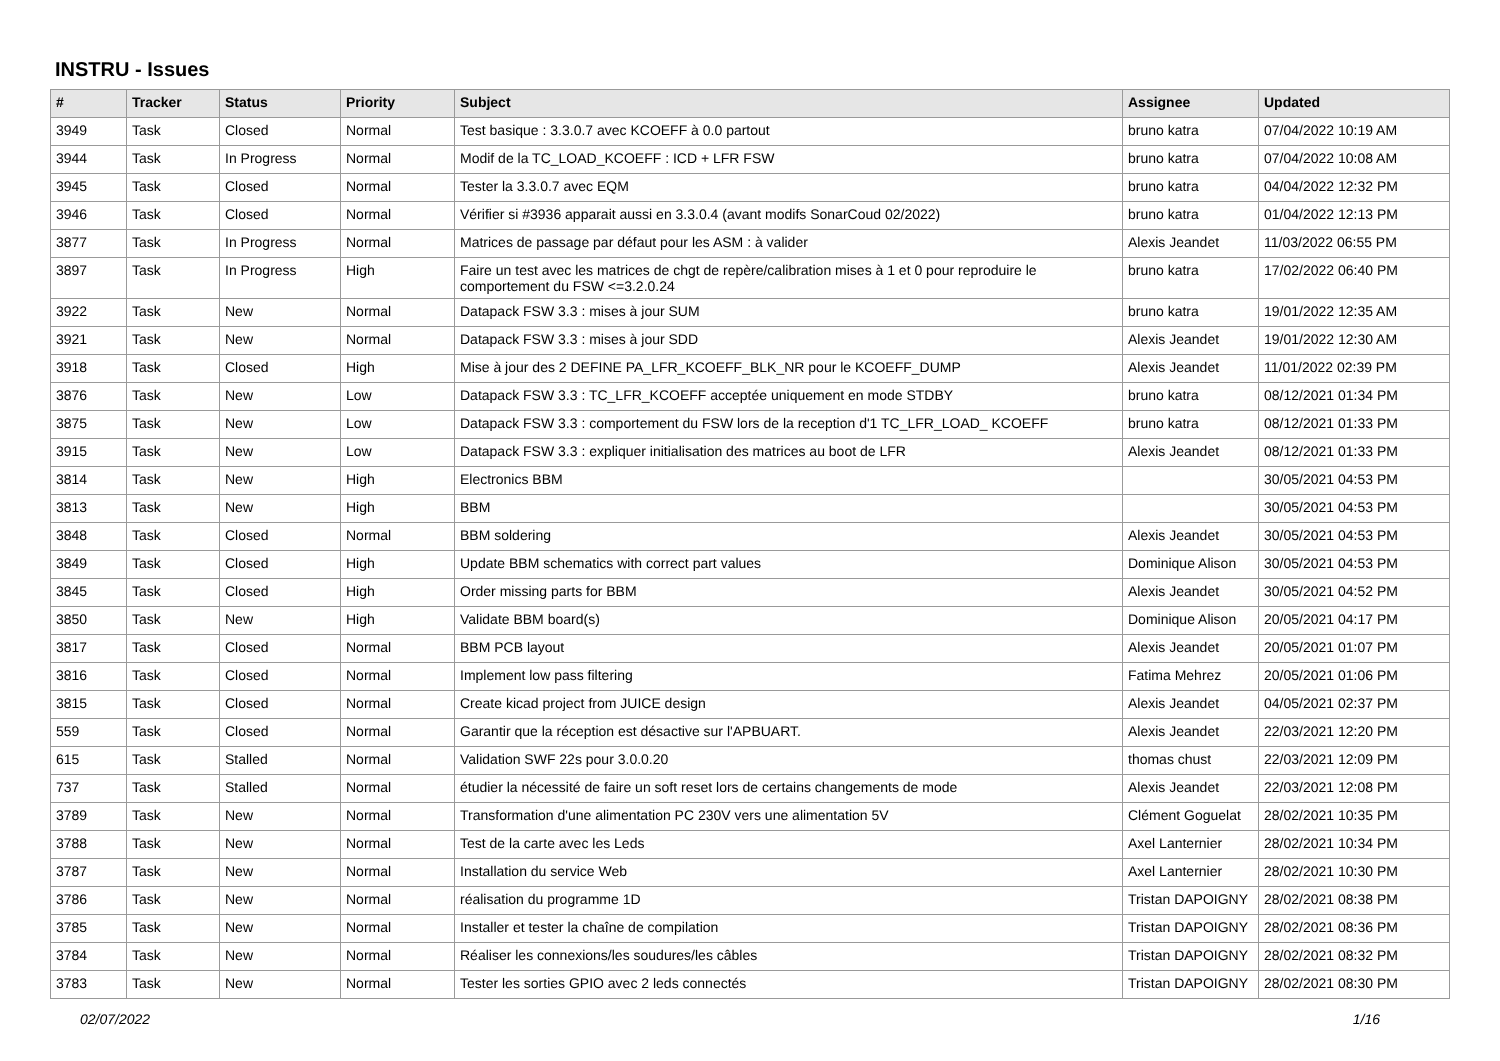INSTRU - Issues
| # | Tracker | Status | Priority | Subject | Assignee | Updated |
| --- | --- | --- | --- | --- | --- | --- |
| 3949 | Task | Closed | Normal | Test basique : 3.3.0.7 avec KCOEFF à 0.0 partout | bruno katra | 07/04/2022 10:19 AM |
| 3944 | Task | In Progress | Normal | Modif de la TC_LOAD_KCOEFF : ICD + LFR FSW | bruno katra | 07/04/2022 10:08 AM |
| 3945 | Task | Closed | Normal | Tester la 3.3.0.7 avec EQM | bruno katra | 04/04/2022 12:32 PM |
| 3946 | Task | Closed | Normal | Vérifier si #3936 apparait aussi en 3.3.0.4 (avant modifs SonarCoud 02/2022) | bruno katra | 01/04/2022 12:13 PM |
| 3877 | Task | In Progress | Normal | Matrices de passage par défaut pour les ASM : à valider | Alexis Jeandet | 11/03/2022 06:55 PM |
| 3897 | Task | In Progress | High | Faire un test avec les matrices de chgt de repère/calibration mises à 1 et 0 pour reproduire le comportement du FSW <=3.2.0.24 | bruno katra | 17/02/2022 06:40 PM |
| 3922 | Task | New | Normal | Datapack FSW 3.3 : mises à jour SUM | bruno katra | 19/01/2022 12:35 AM |
| 3921 | Task | New | Normal | Datapack FSW 3.3 : mises à jour SDD | Alexis Jeandet | 19/01/2022 12:30 AM |
| 3918 | Task | Closed | High | Mise à jour des 2 DEFINE PA_LFR_KCOEFF_BLK_NR pour le KCOEFF_DUMP | Alexis Jeandet | 11/01/2022 02:39 PM |
| 3876 | Task | New | Low | Datapack FSW 3.3 : TC_LFR_KCOEFF acceptée uniquement en mode STDBY | bruno katra | 08/12/2021 01:34 PM |
| 3875 | Task | New | Low | Datapack FSW 3.3 : comportement du FSW lors de la reception d'1 TC_LFR_LOAD_ KCOEFF | bruno katra | 08/12/2021 01:33 PM |
| 3915 | Task | New | Low | Datapack FSW 3.3 : expliquer initialisation des matrices au boot de LFR | Alexis Jeandet | 08/12/2021 01:33 PM |
| 3814 | Task | New | High | Electronics BBM | | 30/05/2021 04:53 PM |
| 3813 | Task | New | High | BBM | | 30/05/2021 04:53 PM |
| 3848 | Task | Closed | Normal | BBM soldering | Alexis Jeandet | 30/05/2021 04:53 PM |
| 3849 | Task | Closed | High | Update BBM schematics with correct part values | Dominique Alison | 30/05/2021 04:53 PM |
| 3845 | Task | Closed | High | Order missing parts for BBM | Alexis Jeandet | 30/05/2021 04:52 PM |
| 3850 | Task | New | High | Validate BBM board(s) | Dominique Alison | 20/05/2021 04:17 PM |
| 3817 | Task | Closed | Normal | BBM PCB layout | Alexis Jeandet | 20/05/2021 01:07 PM |
| 3816 | Task | Closed | Normal | Implement low pass filtering | Fatima Mehrez | 20/05/2021 01:06 PM |
| 3815 | Task | Closed | Normal | Create kicad project from JUICE design | Alexis Jeandet | 04/05/2021 02:37 PM |
| 559 | Task | Closed | Normal | Garantir que la réception est désactive sur l'APBUART. | Alexis Jeandet | 22/03/2021 12:20 PM |
| 615 | Task | Stalled | Normal | Validation SWF 22s pour 3.0.0.20 | thomas chust | 22/03/2021 12:09 PM |
| 737 | Task | Stalled | Normal | étudier la nécessité de faire un soft reset lors de certains changements de mode | Alexis Jeandet | 22/03/2021 12:08 PM |
| 3789 | Task | New | Normal | Transformation d'une alimentation PC 230V vers une alimentation 5V | Clément Goguelat | 28/02/2021 10:35 PM |
| 3788 | Task | New | Normal | Test de la carte avec les Leds | Axel Lanternier | 28/02/2021 10:34 PM |
| 3787 | Task | New | Normal | Installation du service Web | Axel Lanternier | 28/02/2021 10:30 PM |
| 3786 | Task | New | Normal | réalisation du programme 1D | Tristan DAPOIGNY | 28/02/2021 08:38 PM |
| 3785 | Task | New | Normal | Installer et tester la chaîne de compilation | Tristan DAPOIGNY | 28/02/2021 08:36 PM |
| 3784 | Task | New | Normal | Réaliser les connexions/les soudures/les câbles | Tristan DAPOIGNY | 28/02/2021 08:32 PM |
| 3783 | Task | New | Normal | Tester les sorties GPIO avec 2 leds connectés | Tristan DAPOIGNY | 28/02/2021 08:30 PM |
02/07/2022 1/16